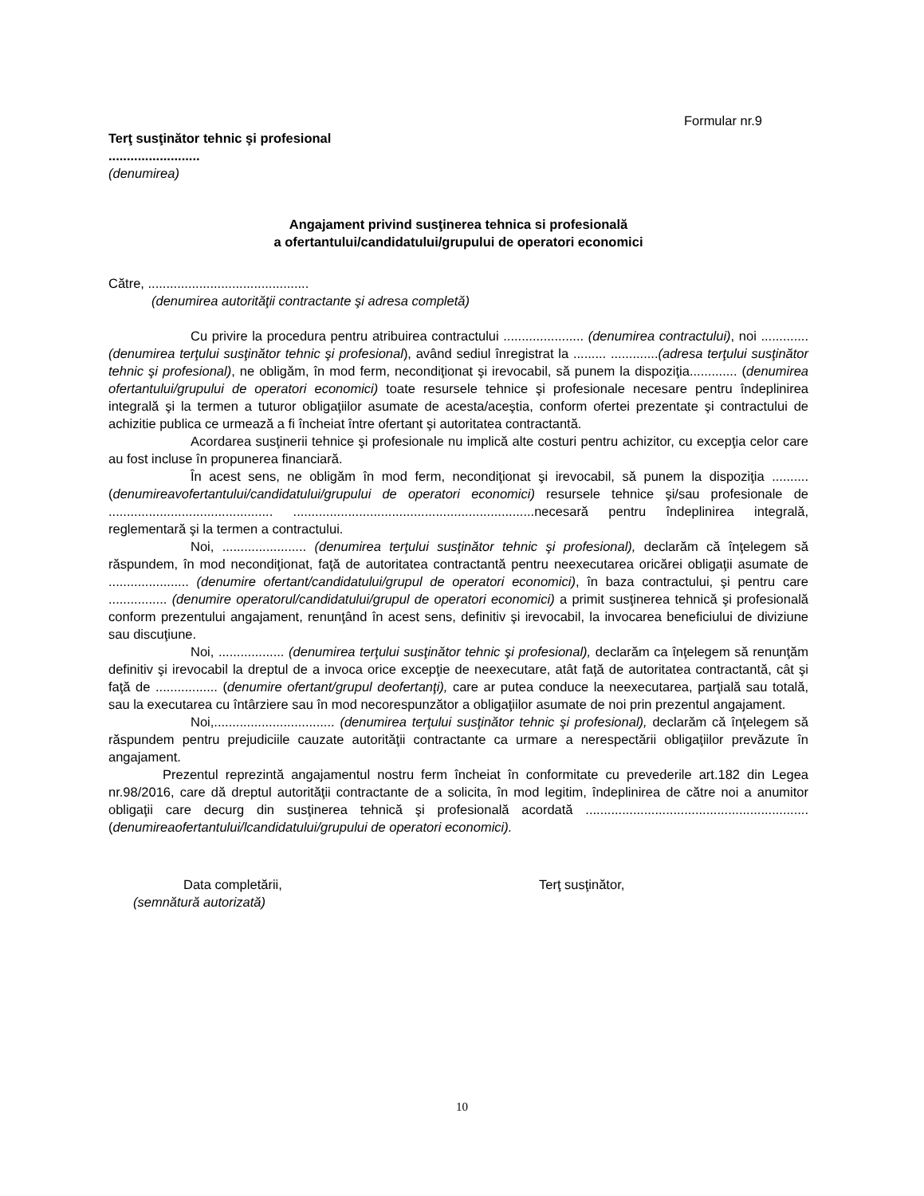Formular nr.9
Terţ susţinător tehnic şi profesional
.........................
(denumirea)
Angajament privind susţinerea tehnica si profesională
a ofertantului/candidatului/grupului de operatori economici
Către, ............................................
(denumirea autorităţii contractante şi adresa completă)
Cu privire la procedura pentru atribuirea contractului ...................... (denumirea contractului), noi ............. (denumirea terţului susţinător tehnic şi profesional), având sediul înregistrat la ......... .............(adresa terţului susţinător tehnic şi profesional), ne obligăm, în mod ferm, necondiţionat şi irevocabil, să punem la dispoziţia............. (denumirea ofertantului/grupului de operatori economici) toate resursele tehnice şi profesionale necesare pentru îndeplinirea integrală şi la termen a tuturor obligaţiilor asumate de acesta/aceştia, conform ofertei prezentate şi contractului de achizitie publica ce urmează a fi încheiat între ofertant şi autoritatea contractantă.
Acordarea susţinerii tehnice şi profesionale nu implică alte costuri pentru achizitor, cu excepţia celor care au fost incluse în propunerea financiară.
În acest sens, ne obligăm în mod ferm, necondiţionat şi irevocabil, să punem la dispoziţia .......... (denumireavofertantului/candidatului/grupului de operatori economici) resursele tehnice şi/sau profesionale de ............................................. ..................................................................necesară pentru îndeplinirea integrală, reglementară şi la termen a contractului.
Noi, ....................... (denumirea terţului susţinător tehnic şi profesional), declarăm că înţelegem să răspundem, în mod necondiţionat, faţă de autoritatea contractantă pentru neexecutarea oricărei obligaţii asumate de ...................... (denumire ofertant/candidatului/grupul de operatori economici), în baza contractului, şi pentru care ................ (denumire operatorul/candidatului/grupul de operatori economici) a primit susţinerea tehnică şi profesională conform prezentului angajament, renunţând în acest sens, definitiv şi irevocabil, la invocarea beneficiului de diviziune sau discuţiune.
Noi, .................. (denumirea terţului susţinător tehnic şi profesional), declarăm ca înţelegem să renunţăm definitiv şi irevocabil la dreptul de a invoca orice excepţie de neexecutare, atât faţă de autoritatea contractantă, cât şi faţă de ................. (denumire ofertant/grupul deofertanţi), care ar putea conduce la neexecutarea, parţială sau totală, sau la executarea cu întârziere sau în mod necorespunzător a obligaţiilor asumate de noi prin prezentul angajament.
Noi,................................. (denumirea terţului susţinător tehnic şi profesional), declarăm că înţelegem să răspundem pentru prejudiciile cauzate autorităţii contractante ca urmare a nerespectării obligaţiilor prevăzute în angajament.
Prezentul reprezintă angajamentul nostru ferm încheiat în conformitate cu prevederile art.182 din Legea nr.98/2016, care dă dreptul autorităţii contractante de a solicita, în mod legitim, îndeplinirea de către noi a anumitor obligaţii care decurg din susţinerea tehnică şi profesională acordată ............................................................. (denumireaofertantului/lcandidatului/grupului de operatori economici).
Data completării,
(semnătură autorizată)
Terţ susţinător,
10